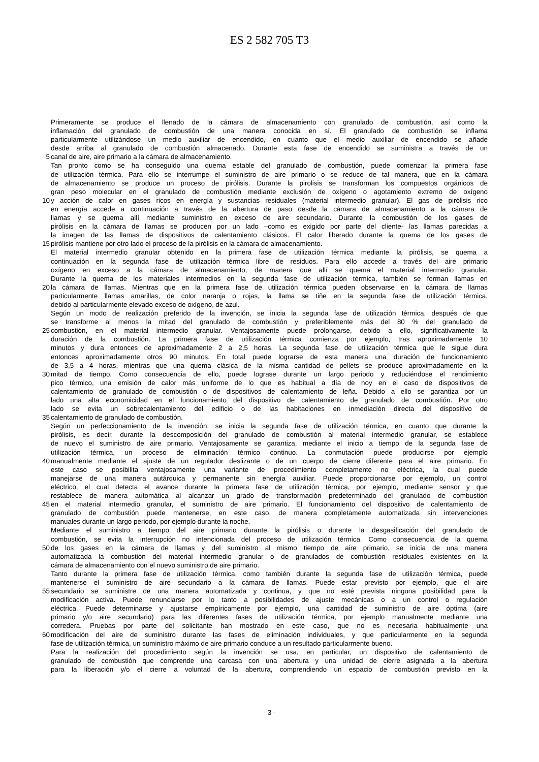ES 2 582 705 T3
Primeramente se produce el llenado de la cámara de almacenamiento con granulado de combustión, así como la
inflamación del granulado de combustión de una manera conocida en sí. El granulado de combustión se inflama
particularmente utilizándose un medio auxiliar de encendido, en cuanto que el medio auxiliar de encendido se añade
desde arriba al granulado de combustión almacenado. Durante esta fase de encendido se suministra a través de un
5 canal de aire, aire primario a la cámara de almacenamiento.
Tan pronto como se ha conseguido una quema estable del granulado de combustión, puede comenzar la primera fase
de utilización térmica. Para ello se interrumpe el suministro de aire primario o se reduce de tal manera, que en la cámara
de almacenamiento se produce un proceso de pirólisis. Durante la pirolisis se transforman los compuestos orgánicos de
gran peso molecular en el granulado de combustión mediante exclusión de oxígeno o agotamiento extremo de oxígeno
10 y acción de calor en gases ricos en energía y sustancias residuales (material intermedio granular). El gas de pirólisis rico
en energía accede a continuación a través de la abertura de paso desde la cámara de almacenamiento a la cámara de
llamas y se quema allí mediante suministro en exceso de aire secundario. Durante la combustión de los gases de
pirólisis en la cámara de llamas se producen por un lado –como es exigido por parte del cliente- las llamas parecidas a
la imagen de las llamas de dispositivos de calentamiento clásicos. El calor liberado durante la quema de los gases de
15 pirólisis mantiene por otro lado el proceso de la pirólisis en la cámara de almacenamiento.
El material intermedio granular obtenido en la primera fase de utilización térmica mediante la pirólisis, se quema a
continuación en la segunda fase de utilización térmica libre de residuos. Para ello accede a través del aire primario
oxígeno en exceso a la cámara de almacenamiento, de manera que allí se quema el material intermedio granular.
Durante la quema de los materiales intermedios en la segunda fase de utilización térmica, también se forman llamas en
20 la cámara de llamas. Mientras que en la primera fase de utilización térmica pueden observarse en la cámara de llamas
particularmente llamas amarillas, de color naranja o rojas, la llama se tiñe en la segunda fase de utilización térmica,
debido al particularmente elevado exceso de oxígeno, de azul.
Según un modo de realización preferido de la invención, se inicia la segunda fase de utilización térmica, después de que
se transforme al menos la mitad del granulado de combustión y preferiblemente más del 80 % del granulado de
25 combustión, en el material intermedio granular. Ventajosamente puede prolongarse, debido a ello, significativamente la
duración de la combustión. La primera fase de utilización térmica comienza por ejemplo, tras aproximadamente 10
minutos y dura entonces de aproximadamente 2 a 2,5 horas. La segunda fase de utilización térmica que le sigue dura
entonces aproximadamente otros 90 minutos. En total puede lograrse de esta manera una duración de funcionamiento
de 3,5 a 4 horas, mientras que una quema clásica de la misma cantidad de pellets se produce aproximadamente en la
30 mitad de tiempo. Como consecuencia de ello, puede lograse durante un largo periodo y reduciéndose el rendimiento
pico térmico, una emisión de calor más uniforme de lo que es habitual a día de hoy en el caso de dispositivos de
calentamiento de granulado de combustión o de dispositivos de calentamiento de leña. Debido a ello se garantiza por un
lado una alta economicidad en el funcionamiento del dispositivo de calentamiento de granulado de combustión. Por otro
lado se evita un sobrecalentamiento del edificio o de las habitaciones en inmediación directa del dispositivo de
35 calentamiento de granulado de combustión.
Según un perfeccionamiento de la invención, se inicia la segunda fase de utilización térmica, en cuanto que durante la
pirólisis, es decir, durante la descomposición del granulado de combustión al material intermedio granular, se establece
de nuevo el suministro de aire primario. Ventajosamente se garantiza, mediante el inicio a tiempo de la segunda fase de
utilización térmica, un proceso de eliminación térmico continuo. La conmutación puede producirse por ejemplo
40 manualmente mediante el ajuste de un regulador deslizante o de un cuerpo de cierre diferente para el aire primario. En
este caso se posibilita ventajosamente una variante de procedimiento completamente no eléctrica, la cual puede
manejarse de una manera autárquica y permanente sin energía auxiliar. Puede proporcionarse por ejemplo, un control
eléctrico, el cual detecta el avance durante la primera fase de utilización térmica, por ejemplo, mediante sensor y que
restablece de manera automática al alcanzar un grado de transformación predeterminado del granulado de combustión
45 en el material intermedio granular, el suministro de aire primario. El funcionamiento del dispositivo de calentamiento de
granulado de combustión puede mantenerse, en este caso, de manera completamente automatizada sin intervenciones
manuales durante un largo periodo, por ejemplo durante la noche.
Mediante el suministro a tiempo del aire primario durante la pirólisis o durante la desgasificación del granulado de
combustión, se evita la interrupción no intencionada del proceso de utilización térmica. Como consecuencia de la quema
50 de los gases en la cámara de llamas y del suministro al mismo tiempo de aire primario, se inicia de una manera
automatizada la combustión del material intermedio granular o de granulados de combustión residuales existentes en la
cámara de almacenamiento con el nuevo suministro de aire primario.
Tanto durante la primera fase de utilización térmica, como también durante la segunda fase de utilización térmica, puede
mantenerse el suministro de aire secundario a la cámara de llamas. Puede estar previsto por ejemplo, que el aire
55 secundario se suministre de una manera automatizada y continua, y que no esté prevista ninguna posibilidad para la
modificación activa. Puede renunciarse por lo tanto a posibilidades de ajuste mecánicas o a un control o regulación
eléctrica. Puede determinarse y ajustarse empíricamente por ejemplo, una cantidad de suministro de aire óptima (aire
primario y/o aire secundario) para las diferentes fases de utilización térmica, por ejemplo manualmente mediante una
corredera. Pruebas por parte del solicitante han mostrado en este caso, que no es necesaria habitualmente una
60 modificación del aire de suministro durante las fases de eliminación individuales, y que particularmente en la segunda
fase de utilización térmica, un suministro máximo de aire primario conduce a un resultado particularmente bueno.
Para la realización del procedimiento según la invención se usa, en particular, un dispositivo de calentamiento de
granulado de combustión que comprende una carcasa con una abertura y una unidad de cierre asignada a la abertura
para la liberación y/o el cierre a voluntad de la abertura, comprendiendo un espacio de combustión previsto en la
- 3 -